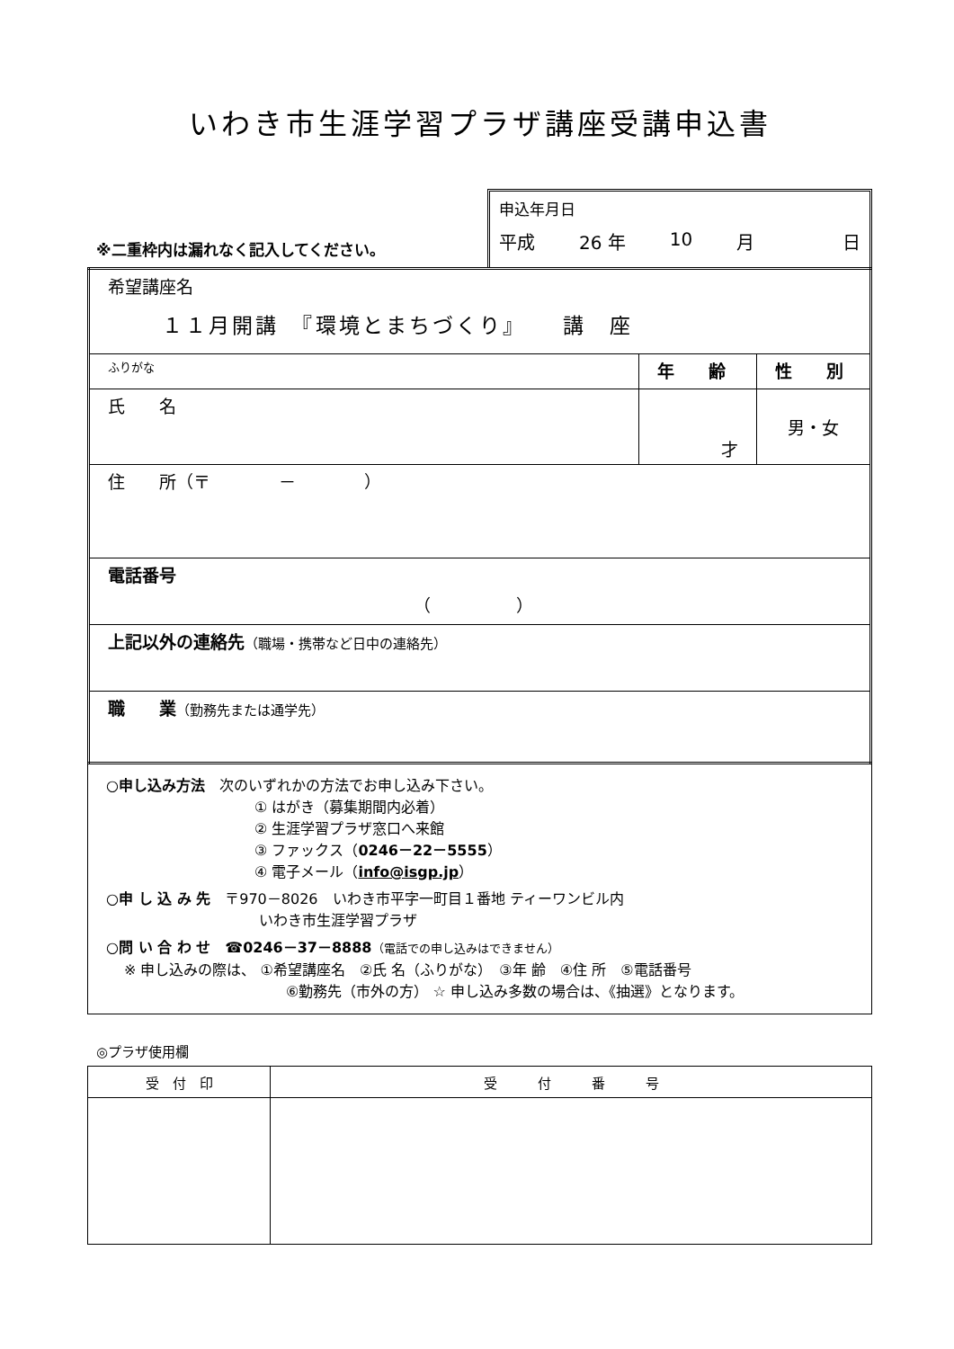いわき市生涯学習プラザ講座受講申込書
※二重枠内は漏れなく記入してください。
申込年月日
平成 26 年 10 月 日
| 希望講座名 １１月開講 『環境とまちづくり』 講 座 | | |
| ふりがな | 年 齢 | 性 別 |
| 氏 名 | 才 | 男・女 |
| 住 所（〒 － ） | | |
| 電話番号 （ ） | | |
| 上記以外の連絡先 （職場・携帯など日中の連絡先） | | |
| 職 業 （勤務先または通学先） | | |
○申し込み方法　次のいずれかの方法でお申し込み下さい。
① はがき（募集期間内必着）
② 生涯学習プラザ窓口へ来館
③ ファックス（0246－22－5555）
④ 電子メール（info@isgp.jp）
○申 し 込 み 先　〒970－8026　いわき市平字一町目１番地 ティーワンビル内
いわき市生涯学習プラザ
○問 い 合 わ せ　☎0246－37－8888（電話での申し込みはできません）
※ 申し込みの際は、 ①希望講座名　②氏 名（ふりがな）　③年 齢　④住 所　⑤電話番号
⑥勤務先（市外の方） ☆ 申し込み多数の場合は、《抽選》となります。
◎プラザ使用欄
| 受 付 印 | 受 付 番 号 |
| --- | --- |